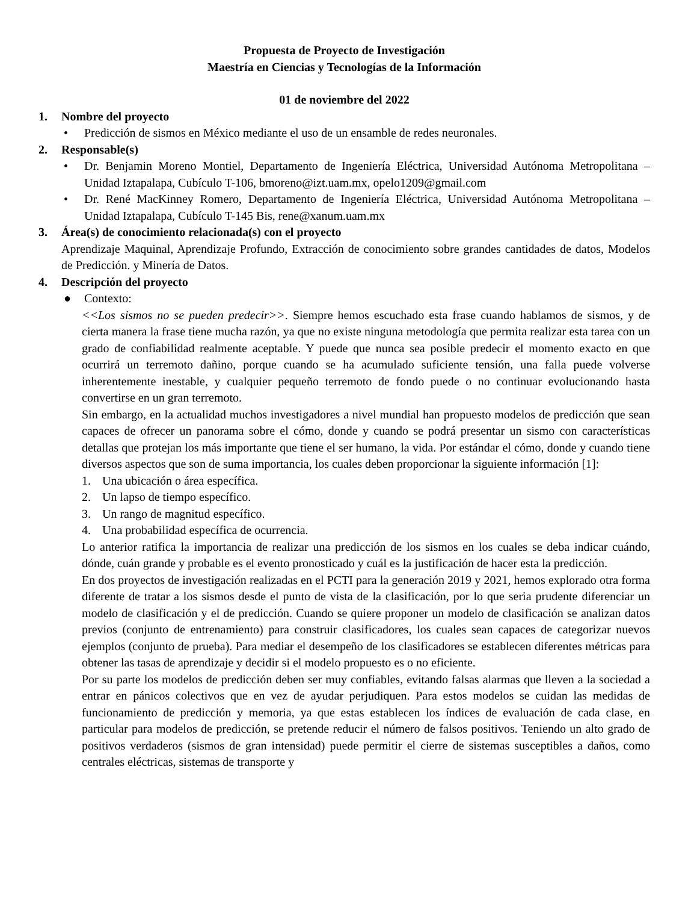Propuesta de Proyecto de Investigación
Maestría en Ciencias y Tecnologías de la Información
01 de noviembre del 2022
1. Nombre del proyecto
• Predicción de sismos en México mediante el uso de un ensamble de redes neuronales.
2. Responsable(s)
• Dr. Benjamin Moreno Montiel, Departamento de Ingeniería Eléctrica, Universidad Autónoma Metropolitana – Unidad Iztapalapa, Cubículo T-106, bmoreno@izt.uam.mx, opelo1209@gmail.com
• Dr. René MacKinney Romero, Departamento de Ingeniería Eléctrica, Universidad Autónoma Metropolitana – Unidad Iztapalapa, Cubículo T-145 Bis, rene@xanum.uam.mx
3. Área(s) de conocimiento relacionada(s) con el proyecto
Aprendizaje Maquinal, Aprendizaje Profundo, Extracción de conocimiento sobre grandes cantidades de datos, Modelos de Predicción. y Minería de Datos.
4. Descripción del proyecto
● Contexto:
<<Los sismos no se pueden predecir>>. Siempre hemos escuchado esta frase cuando hablamos de sismos, y de cierta manera la frase tiene mucha razón, ya que no existe ninguna metodología que permita realizar esta tarea con un grado de confiabilidad realmente aceptable. Y puede que nunca sea posible predecir el momento exacto en que ocurrirá un terremoto dañino, porque cuando se ha acumulado suficiente tensión, una falla puede volverse inherentemente inestable, y cualquier pequeño terremoto de fondo puede o no continuar evolucionando hasta convertirse en un gran terremoto.
Sin embargo, en la actualidad muchos investigadores a nivel mundial han propuesto modelos de predicción que sean capaces de ofrecer un panorama sobre el cómo, donde y cuando se podrá presentar un sismo con características detallas que protejan los más importante que tiene el ser humano, la vida. Por estándar el cómo, donde y cuando tiene diversos aspectos que son de suma importancia, los cuales deben proporcionar la siguiente información [1]:
1. Una ubicación o área específica.
2. Un lapso de tiempo específico.
3. Un rango de magnitud específico.
4. Una probabilidad específica de ocurrencia.
Lo anterior ratifica la importancia de realizar una predicción de los sismos en los cuales se deba indicar cuándo, dónde, cuán grande y probable es el evento pronosticado y cuál es la justificación de hacer esta la predicción.
En dos proyectos de investigación realizadas en el PCTI para la generación 2019 y 2021, hemos explorado otra forma diferente de tratar a los sismos desde el punto de vista de la clasificación, por lo que seria prudente diferenciar un modelo de clasificación y el de predicción. Cuando se quiere proponer un modelo de clasificación se analizan datos previos (conjunto de entrenamiento) para construir clasificadores, los cuales sean capaces de categorizar nuevos ejemplos (conjunto de prueba). Para mediar el desempeño de los clasificadores se establecen diferentes métricas para obtener las tasas de aprendizaje y decidir si el modelo propuesto es o no eficiente.
Por su parte los modelos de predicción deben ser muy confiables, evitando falsas alarmas que lleven a la sociedad a entrar en pánicos colectivos que en vez de ayudar perjudiquen. Para estos modelos se cuidan las medidas de funcionamiento de predicción y memoria, ya que estas establecen los índices de evaluación de cada clase, en particular para modelos de predicción, se pretende reducir el número de falsos positivos. Teniendo un alto grado de positivos verdaderos (sismos de gran intensidad) puede permitir el cierre de sistemas susceptibles a daños, como centrales eléctricas, sistemas de transporte y